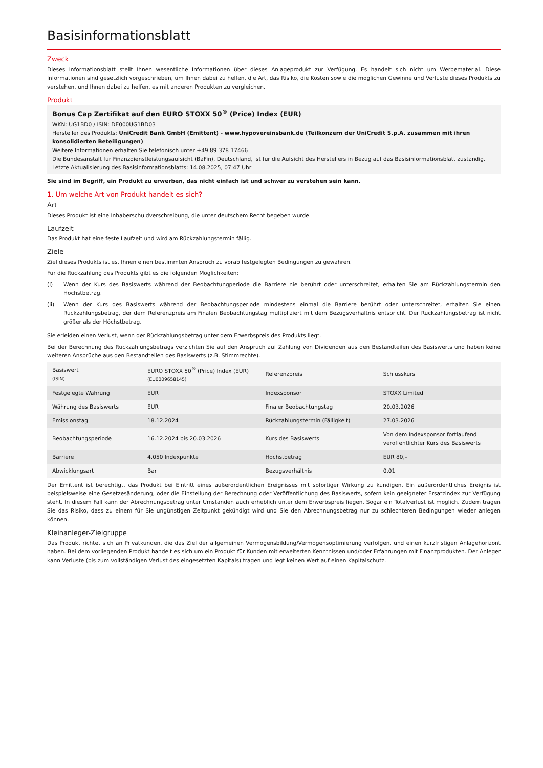Basisinformationsblatt
Zweck
Dieses Informationsblatt stellt Ihnen wesentliche Informationen über dieses Anlageprodukt zur Verfügung. Es handelt sich nicht um Werbematerial. Diese Informationen sind gesetzlich vorgeschrieben, um Ihnen dabei zu helfen, die Art, das Risiko, die Kosten sowie die möglichen Gewinne und Verluste dieses Produkts zu verstehen, und Ihnen dabei zu helfen, es mit anderen Produkten zu vergleichen.
Produkt
Bonus Cap Zertifikat auf den EURO STOXX 50<sup>®</sup> (Price) Index (EUR)
WKN: UG1BD0 / ISIN: DE000UG1BD03
Hersteller des Produkts: UniCredit Bank GmbH (Emittent) - www.hypovereinsbank.de (Teilkonzern der UniCredit S.p.A. zusammen mit ihren konsolidierten Beteiligungen)
Weitere Informationen erhalten Sie telefonisch unter +49 89 378 17466
Die Bundesanstalt für Finanzdienstleistungsaufsicht (BaFin), Deutschland, ist für die Aufsicht des Herstellers in Bezug auf das Basisinformationsblatt zuständig.
Letzte Aktualisierung des Basisinformationsblatts: 14.08.2025, 07:47 Uhr
Sie sind im Begriff, ein Produkt zu erwerben, das nicht einfach ist und schwer zu verstehen sein kann.
1. Um welche Art von Produkt handelt es sich?
Art
Dieses Produkt ist eine Inhaberschuldverschreibung, die unter deutschem Recht begeben wurde.
Laufzeit
Das Produkt hat eine feste Laufzeit und wird am Rückzahlungstermin fällig.
Ziele
Ziel dieses Produkts ist es, Ihnen einen bestimmten Anspruch zu vorab festgelegten Bedingungen zu gewähren.
Für die Rückzahlung des Produkts gibt es die folgenden Möglichkeiten:
(i) Wenn der Kurs des Basiswerts während der Beobachtungperiode die Barriere nie berührt oder unterschreitet, erhalten Sie am Rückzahlungstermin den Höchstbetrag.
(ii) Wenn der Kurs des Basiswerts während der Beobachtungsperiode mindestens einmal die Barriere berührt oder unterschreitet, erhalten Sie einen Rückzahlungsbetrag, der dem Referenzpreis am Finalen Beobachtungstag multipliziert mit dem Bezugsverhältnis entspricht. Der Rückzahlungsbetrag ist nicht größer als der Höchstbetrag.
Sie erleiden einen Verlust, wenn der Rückzahlungsbetrag unter dem Erwerbspreis des Produkts liegt.
Bei der Berechnung des Rückzahlungsbetrags verzichten Sie auf den Anspruch auf Zahlung von Dividenden aus den Bestandteilen des Basiswerts und haben keine weiteren Ansprüche aus den Bestandteilen des Basiswerts (z.B. Stimmrechte).
| Basiswert (ISIN) | EURO STOXX 50<sup>®</sup> (Price) Index (EUR) (EU0009658145) | Referenzpreis | Schlusskurs |
| Festgelegte Währung | EUR | Indexsponsor | STOXX Limited |
| Währung des Basiswerts | EUR | Finaler Beobachtungstag | 20.03.2026 |
| Emissionstag | 18.12.2024 | Rückzahlungstermin (Fälligkeit) | 27.03.2026 |
| Beobachtungsperiode | 16.12.2024 bis 20.03.2026 | Kurs des Basiswerts | Von dem Indexsponsor fortlaufend veröffentlichter Kurs des Basiswerts |
| Barriere | 4.050 Indexpunkte | Höchstbetrag | EUR 80,– |
| Abwicklungsart | Bar | Bezugsverhältnis | 0,01 |
Der Emittent ist berechtigt, das Produkt bei Eintritt eines außerordentlichen Ereignisses mit sofortiger Wirkung zu kündigen. Ein außerordentliches Ereignis ist beispielsweise eine Gesetzesänderung, oder die Einstellung der Berechnung oder Veröffentlichung des Basiswerts, sofern kein geeigneter Ersatzindex zur Verfügung steht. In diesem Fall kann der Abrechnungsbetrag unter Umständen auch erheblich unter dem Erwerbspreis liegen. Sogar ein Totalverlust ist möglich. Zudem tragen Sie das Risiko, dass zu einem für Sie ungünstigen Zeitpunkt gekündigt wird und Sie den Abrechnungsbetrag nur zu schlechteren Bedingungen wieder anlegen können.
Kleinanleger-Zielgruppe
Das Produkt richtet sich an Privatkunden, die das Ziel der allgemeinen Vermögensbildung/Vermögensoptimierung verfolgen, und einen kurzfristigen Anlagehorizont haben. Bei dem vorliegenden Produkt handelt es sich um ein Produkt für Kunden mit erweiterten Kenntnissen und/oder Erfahrungen mit Finanzprodukten. Der Anleger kann Verluste (bis zum vollständigen Verlust des eingesetzten Kapitals) tragen und legt keinen Wert auf einen Kapitalschutz.